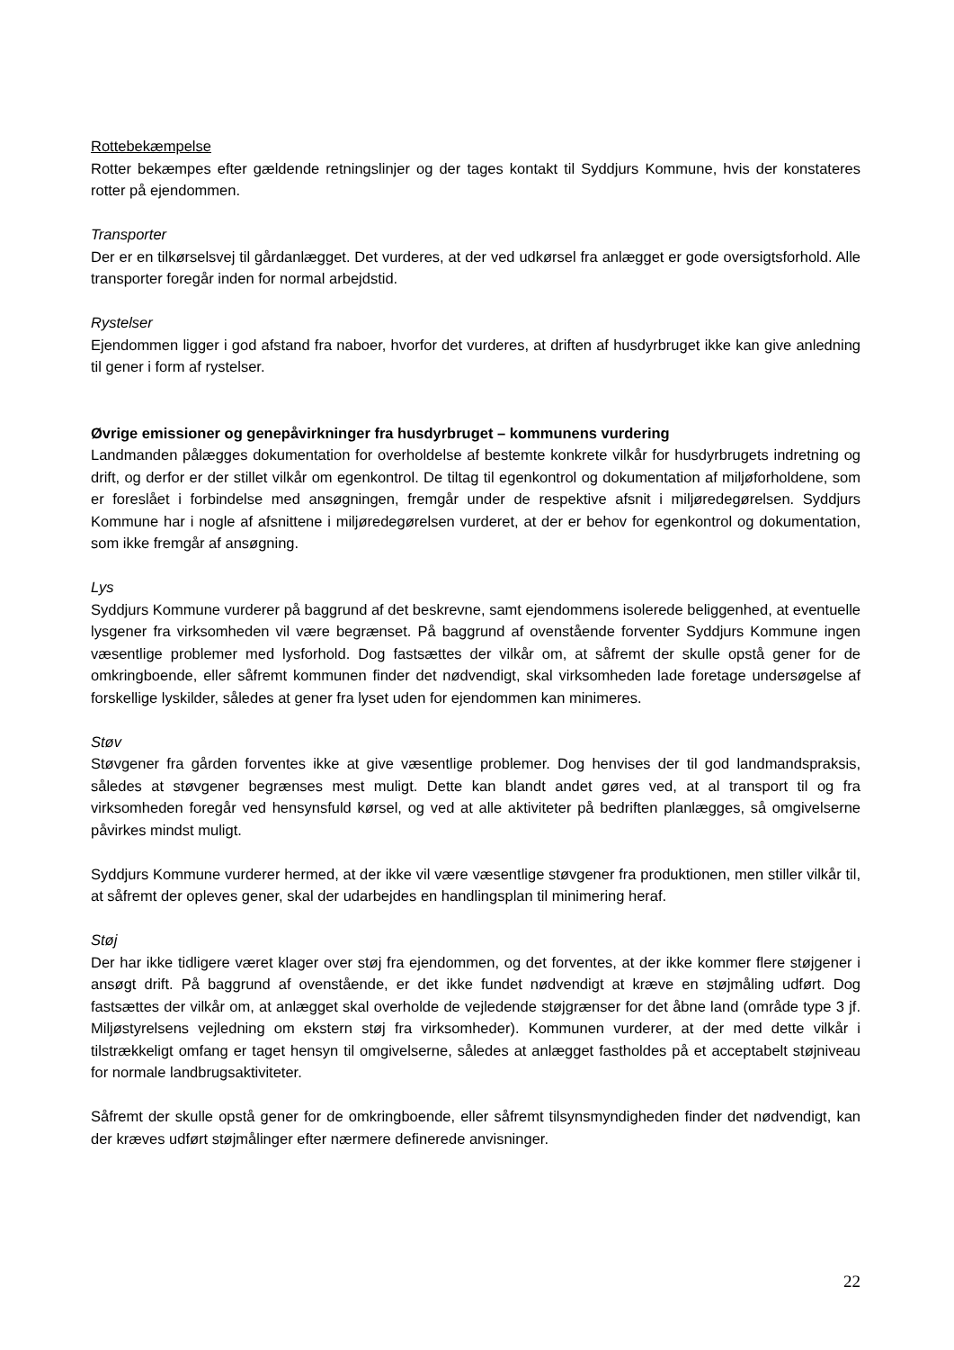Rottebekæmpelse
Rotter bekæmpes efter gældende retningslinjer og der tages kontakt til Syddjurs Kommune, hvis der konstateres rotter på ejendommen.
Transporter
Der er en tilkørselsvej til gårdanlægget. Det vurderes, at der ved udkørsel fra anlægget er gode oversigtsforhold. Alle transporter foregår inden for normal arbejdstid.
Rystelser
Ejendommen ligger i god afstand fra naboer, hvorfor det vurderes, at driften af husdyrbruget ikke kan give anledning til gener i form af rystelser.
Øvrige emissioner og genepåvirkninger fra husdyrbruget – kommunens vurdering
Landmanden pålægges dokumentation for overholdelse af bestemte konkrete vilkår for husdyrbrugets indretning og drift, og derfor er der stillet vilkår om egenkontrol. De tiltag til egenkontrol og dokumentation af miljøforholdene, som er foreslået i forbindelse med ansøgningen, fremgår under de respektive afsnit i miljøredegørelsen. Syddjurs Kommune har i nogle af afsnittene i miljøredegørelsen vurderet, at der er behov for egenkontrol og dokumentation, som ikke fremgår af ansøgning.
Lys
Syddjurs Kommune vurderer på baggrund af det beskrevne, samt ejendommens isolerede beliggenhed, at eventuelle lysgener fra virksomheden vil være begrænset. På baggrund af ovenstående forventer Syddjurs Kommune ingen væsentlige problemer med lysforhold. Dog fastsættes der vilkår om, at såfremt der skulle opstå gener for de omkringboende, eller såfremt kommunen finder det nødvendigt, skal virksomheden lade foretage undersøgelse af forskellige lyskilder, således at gener fra lyset uden for ejendommen kan minimeres.
Støv
Støvgener fra gården forventes ikke at give væsentlige problemer. Dog henvises der til god landmandspraksis, således at støvgener begrænses mest muligt. Dette kan blandt andet gøres ved, at al transport til og fra virksomheden foregår ved hensynsfuld kørsel, og ved at alle aktiviteter på bedriften planlægges, så omgivelserne påvirkes mindst muligt.
Syddjurs Kommune vurderer hermed, at der ikke vil være væsentlige støvgener fra produktionen, men stiller vilkår til, at såfremt der opleves gener, skal der udarbejdes en handlingsplan til minimering heraf.
Støj
Der har ikke tidligere været klager over støj fra ejendommen, og det forventes, at der ikke kommer flere støjgener i ansøgt drift. På baggrund af ovenstående, er det ikke fundet nødvendigt at kræve en støjmåling udført. Dog fastsættes der vilkår om, at anlægget skal overholde de vejledende støjgrænser for det åbne land (område type 3 jf. Miljøstyrelsens vejledning om ekstern støj fra virksomheder). Kommunen vurderer, at der med dette vilkår i tilstrækkeligt omfang er taget hensyn til omgivelserne, således at anlægget fastholdes på et acceptabelt støjniveau for normale landbrugsaktiviteter.
Såfremt der skulle opstå gener for de omkringboende, eller såfremt tilsynsmyndigheden finder det nødvendigt, kan der kræves udført støjmålinger efter nærmere definerede anvisninger.
22